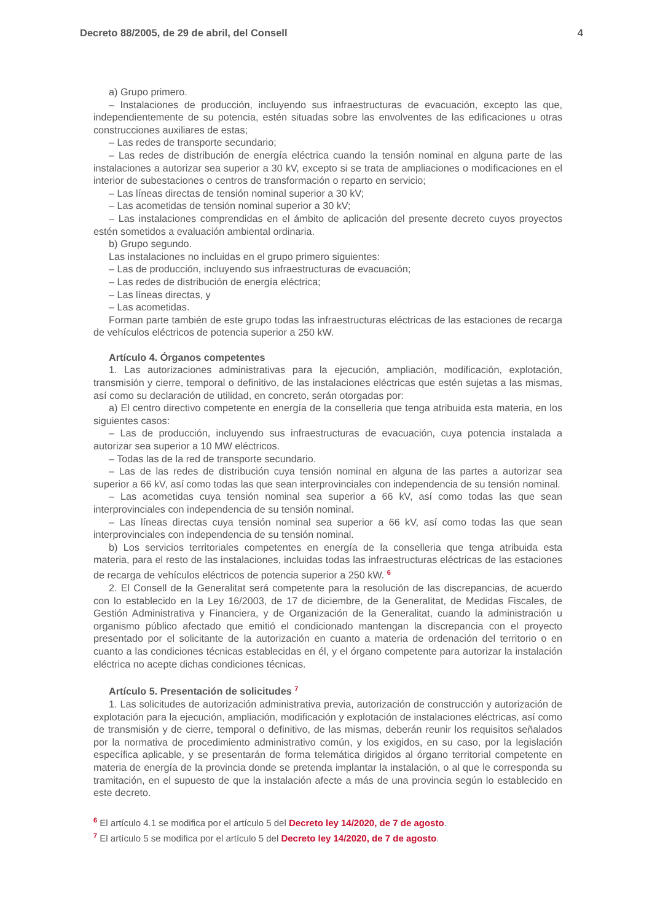Decreto 88/2005, de 29 de abril, del Consell 4
a) Grupo primero.
– Instalaciones de producción, incluyendo sus infraestructuras de evacuación, excepto las que, independientemente de su potencia, estén situadas sobre las envolventes de las edificaciones u otras construcciones auxiliares de estas;
– Las redes de transporte secundario;
– Las redes de distribución de energía eléctrica cuando la tensión nominal en alguna parte de las instalaciones a autorizar sea superior a 30 kV, excepto si se trata de ampliaciones o modificaciones en el interior de subestaciones o centros de transformación o reparto en servicio;
– Las líneas directas de tensión nominal superior a 30 kV;
– Las acometidas de tensión nominal superior a 30 kV;
– Las instalaciones comprendidas en el ámbito de aplicación del presente decreto cuyos proyectos estén sometidos a evaluación ambiental ordinaria.
b) Grupo segundo.
Las instalaciones no incluidas en el grupo primero siguientes:
– Las de producción, incluyendo sus infraestructuras de evacuación;
– Las redes de distribución de energía eléctrica;
– Las líneas directas, y
– Las acometidas.
Forman parte también de este grupo todas las infraestructuras eléctricas de las estaciones de recarga de vehículos eléctricos de potencia superior a 250 kW.
Artículo 4. Órganos competentes
1. Las autorizaciones administrativas para la ejecución, ampliación, modificación, explotación, transmisión y cierre, temporal o definitivo, de las instalaciones eléctricas que estén sujetas a las mismas, así como su declaración de utilidad, en concreto, serán otorgadas por:
a) El centro directivo competente en energía de la conselleria que tenga atribuida esta materia, en los siguientes casos:
– Las de producción, incluyendo sus infraestructuras de evacuación, cuya potencia instalada a autorizar sea superior a 10 MW eléctricos.
– Todas las de la red de transporte secundario.
– Las de las redes de distribución cuya tensión nominal en alguna de las partes a autorizar sea superior a 66 kV, así como todas las que sean interprovinciales con independencia de su tensión nominal.
– Las acometidas cuya tensión nominal sea superior a 66 kV, así como todas las que sean interprovinciales con independencia de su tensión nominal.
– Las líneas directas cuya tensión nominal sea superior a 66 kV, así como todas las que sean interprovinciales con independencia de su tensión nominal.
b) Los servicios territoriales competentes en energía de la conselleria que tenga atribuida esta materia, para el resto de las instalaciones, incluidas todas las infraestructuras eléctricas de las estaciones de recarga de vehículos eléctricos de potencia superior a 250 kW. <sup>6</sup>
2. El Consell de la Generalitat será competente para la resolución de las discrepancias, de acuerdo con lo establecido en la Ley 16/2003, de 17 de diciembre, de la Generalitat, de Medidas Fiscales, de Gestión Administrativa y Financiera, y de Organización de la Generalitat, cuando la administración u organismo público afectado que emitió el condicionado mantengan la discrepancia con el proyecto presentado por el solicitante de la autorización en cuanto a materia de ordenación del territorio o en cuanto a las condiciones técnicas establecidas en él, y el órgano competente para autorizar la instalación eléctrica no acepte dichas condiciones técnicas.
Artículo 5. Presentación de solicitudes <sup>7</sup>
1. Las solicitudes de autorización administrativa previa, autorización de construcción y autorización de explotación para la ejecución, ampliación, modificación y explotación de instalaciones eléctricas, así como de transmisión y de cierre, temporal o definitivo, de las mismas, deberán reunir los requisitos señalados por la normativa de procedimiento administrativo común, y los exigidos, en su caso, por la legislación específica aplicable, y se presentarán de forma telemática dirigidos al órgano territorial competente en materia de energía de la provincia donde se pretenda implantar la instalación, o al que le corresponda su tramitación, en el supuesto de que la instalación afecte a más de una provincia según lo establecido en este decreto.
<sup>6</sup> El artículo 4.1 se modifica por el artículo 5 del Decreto ley 14/2020, de 7 de agosto.
<sup>7</sup> El artículo 5 se modifica por el artículo 5 del Decreto ley 14/2020, de 7 de agosto.